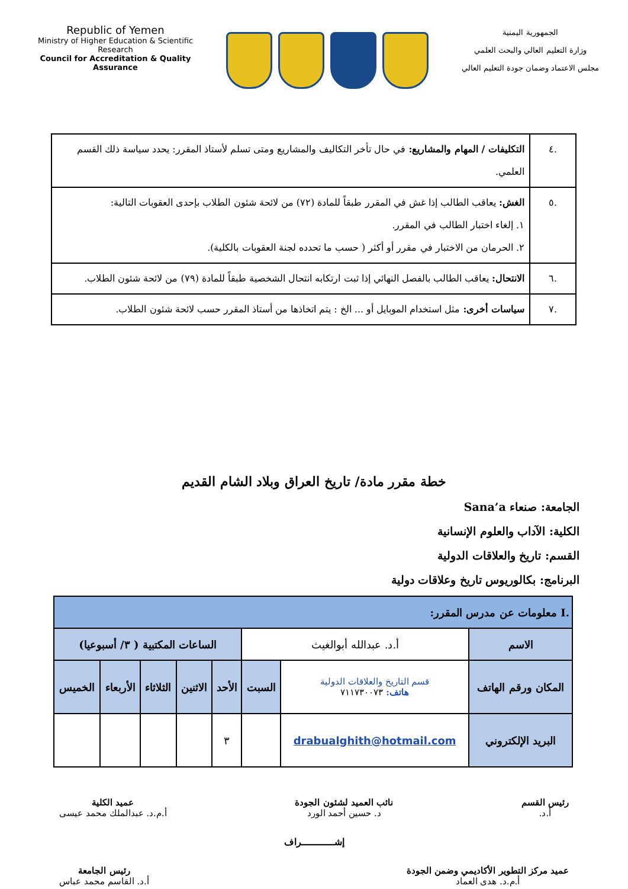Republic of Yemen
Ministry of Higher Education & Scientific Research
Council for Accreditation & Quality Assurance
الجمهورية اليمنية
وزارة التعليم العالي والبحث العلمي
مجلس الاعتماد وضمان جودة التعليم العالي
| .٤ | التكليفات / المهام والمشاريع: في حال تأخر التكاليف والمشاريع ومتى تسلم لأستاذ المقرر: يحدد سياسة ذلك القسم العلمي. |
| .٥ | الغش: يعاقب الطالب إذا غش في المقرر طبقاً للمادة (٧٢) من لائحة شئون الطلاب بإحدى العقوبات التالية: ١. إلغاء اختبار الطالب في المقرر. ٢. الحرمان من الاختبار في مقرر أو أكثر ( حسب ما تحدده لجنة العقوبات بالكلية). |
| .٦ | الانتحال: يعاقب الطالب بالفصل النهائي إذا ثبت ارتكابه انتحال الشخصية طبقاً للمادة (٧٩) من لائحة شئون الطلاب. |
| .٧ | سياسات أخرى: مثل استخدام الموبايل أو ... الخ : يتم اتخاذها من أستاذ المقرر حسب لائحة شئون الطلاب. |
خطة مقرر مادة/ تاريخ العراق وبلاد الشام القديم
الجامعة: صنعاء Sana’a
الكلية: الآداب والعلوم الإنسانية
القسم: تاريخ والعلاقات الدولية
البرنامج: بكالوريوس تاريخ وعلاقات دولية
| .I معلومات عن مدرس المقرر: | | | | | | | |
| الاسم | أ.د. عبدالله أبوالغيث | | الساعات المكتبية ( ٣/ أسبوعيا) | | | | |
| المكان ورقم الهاتف | قسم التاريخ والعلاقات الدولية هاتف: ٧١١٧٣٠٠٧٣ | السبت | الأحد | الاثنين | الثلاثاء | الأربعاء | الخميس |
| البريد الإلكتروني | drabualghith@hotmail.com | | ٣ | | | | |
رئيس القسم
أ.د.
نائب العميد لشئون الجودة
د. حسين أحمد الورد
عميد الكلية
أ.م.د. عبدالملك محمد عيسى
إشـــــــــــراف
عميد مركز التطوير الأكاديمي وضمن الجودة
أ.م.د. هدى العماد
رئيس الجامعة
أ.د. القاسم محمد عباس